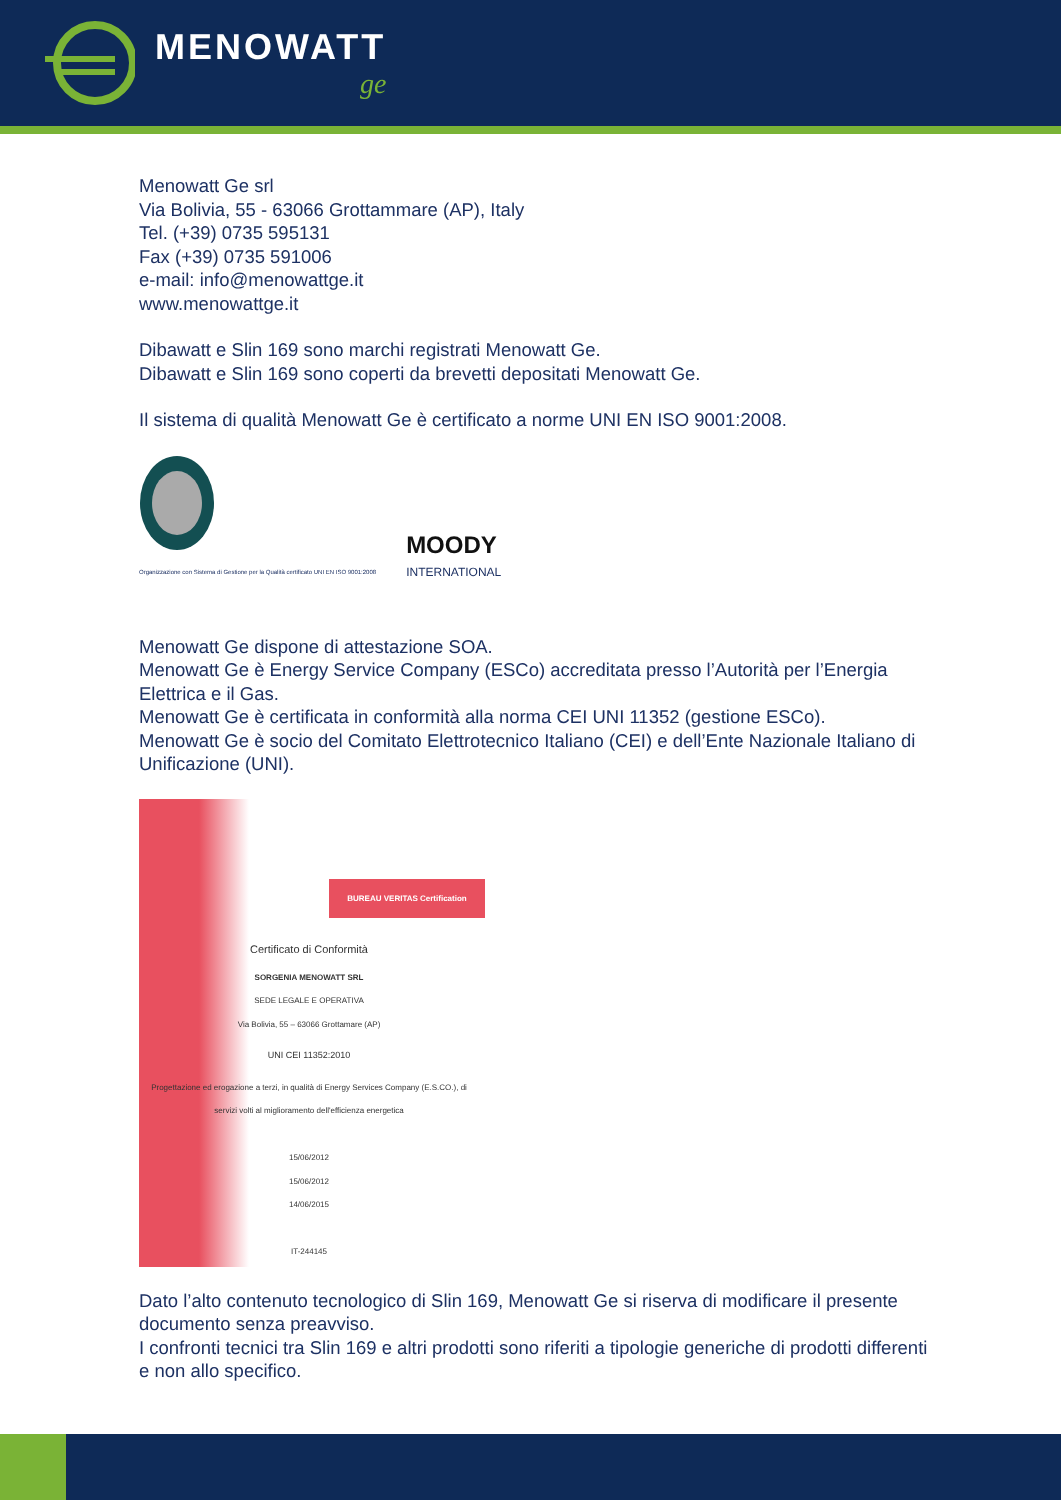MENOWATT
ge
Menowatt Ge srl
Via Bolivia, 55 - 63066 Grottammare (AP), Italy
Tel. (+39) 0735 595131
Fax (+39) 0735 591006
e-mail: info@menowattge.it
www.menowattge.it
Dibawatt e Slin 169 sono marchi registrati Menowatt Ge.
Dibawatt e Slin 169 sono coperti da brevetti depositati Menowatt Ge.
Il sistema di qualità Menowatt Ge è certificato a norme UNI EN ISO 9001:2008.
Organizzazione con Sistema di Gestione per la Qualità certificato UNI EN ISO 9001:2008
MOODY
INTERNATIONAL
Menowatt Ge dispone di attestazione SOA.
Menowatt Ge è Energy Service Company (ESCo) accreditata presso l’Autorità per l’Energia Elettrica e il Gas.
Menowatt Ge è certificata in conformità alla norma CEI UNI 11352 (gestione ESCo).
Menowatt Ge è socio del Comitato Elettrotecnico Italiano (CEI) e dell’Ente Nazionale Italiano di Unificazione (UNI).
BUREAU VERITAS Certification
Certificato di Conformità
SORGENIA MENOWATT SRL
SEDE LEGALE E OPERATIVA
Via Bolivia, 55 – 63066 Grottamare (AP)
UNI CEI 11352:2010
Progettazione ed erogazione a terzi, in qualità di Energy Services Company (E.S.CO.), di servizi volti al miglioramento dell'efficienza energetica
15/06/2012
15/06/2012
14/06/2015
IT-244145
Dato l’alto contenuto tecnologico di Slin 169, Menowatt Ge si riserva di modificare il presente documento senza preavviso.
I confronti tecnici tra Slin 169 e altri prodotti sono riferiti a tipologie generiche di prodotti differenti e non allo specifico.